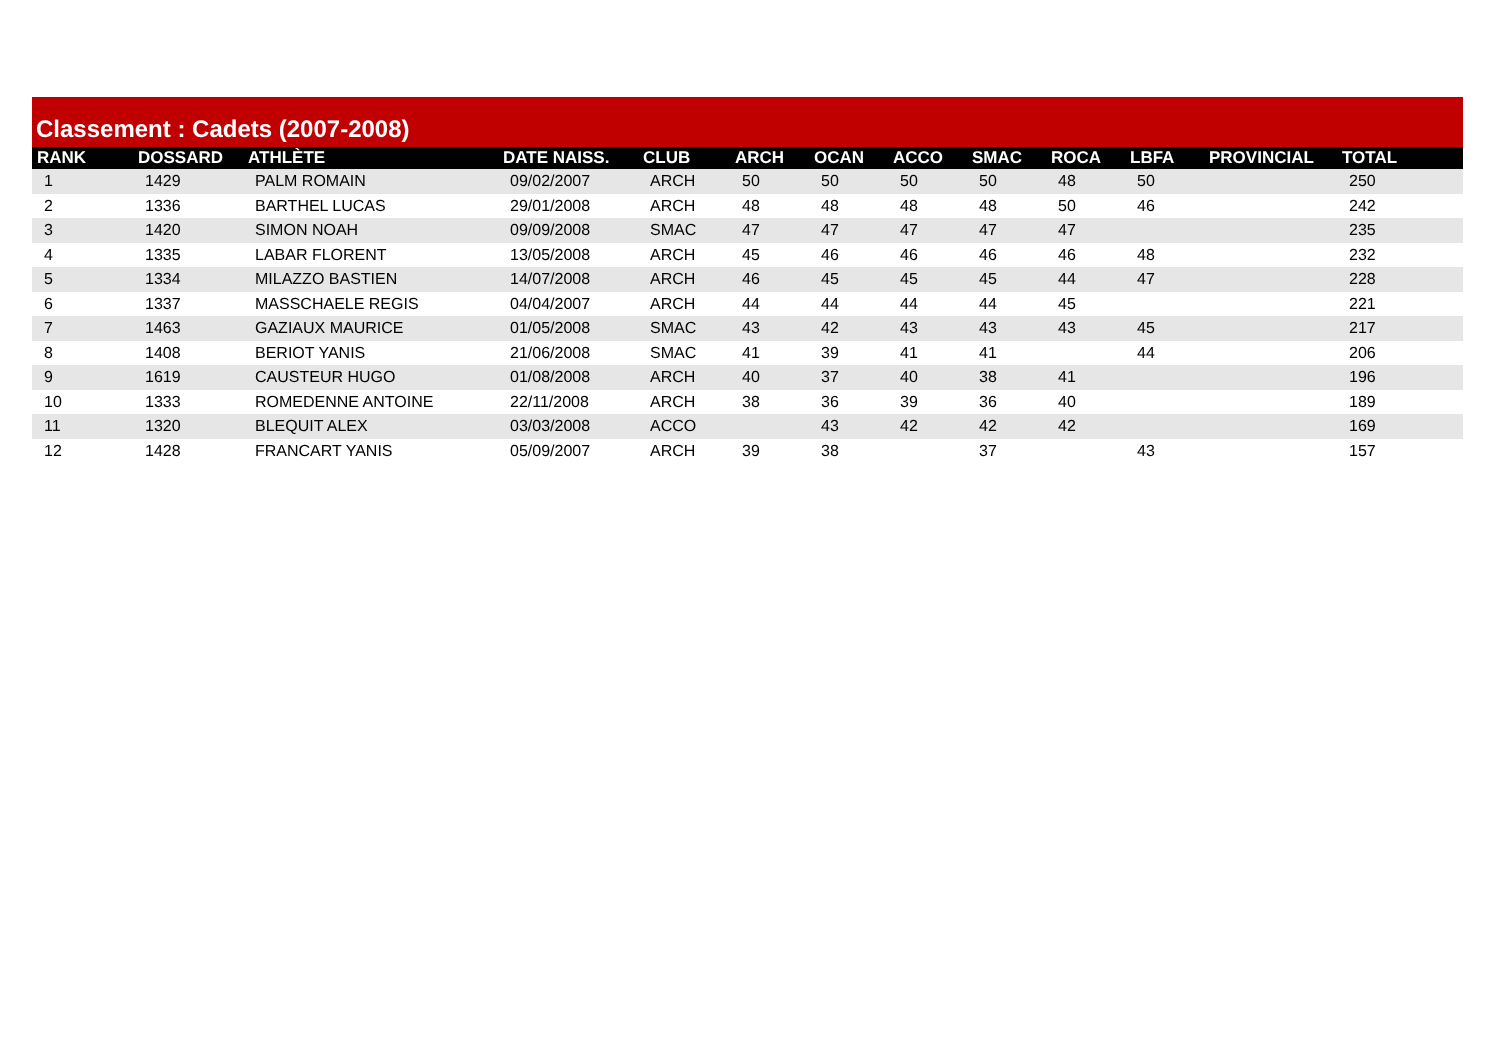Classement : Cadets (2007-2008)
| RANK | DOSSARD | ATHLÈTE | DATE NAISS. | CLUB | ARCH | OCAN | ACCO | SMAC | ROCA | LBFA | PROVINCIAL | TOTAL |
| --- | --- | --- | --- | --- | --- | --- | --- | --- | --- | --- | --- | --- |
| 1 | 1429 | PALM ROMAIN | 09/02/2007 | ARCH | 50 | 50 | 50 | 50 | 48 | 50 | | 250 |
| 2 | 1336 | BARTHEL LUCAS | 29/01/2008 | ARCH | 48 | 48 | 48 | 48 | 50 | 46 | | 242 |
| 3 | 1420 | SIMON NOAH | 09/09/2008 | SMAC | 47 | 47 | 47 | 47 | 47 | | | 235 |
| 4 | 1335 | LABAR FLORENT | 13/05/2008 | ARCH | 45 | 46 | 46 | 46 | 46 | 48 | | 232 |
| 5 | 1334 | MILAZZO BASTIEN | 14/07/2008 | ARCH | 46 | 45 | 45 | 45 | 44 | 47 | | 228 |
| 6 | 1337 | MASSCHAELE REGIS | 04/04/2007 | ARCH | 44 | 44 | 44 | 44 | 45 | | | 221 |
| 7 | 1463 | GAZIAUX MAURICE | 01/05/2008 | SMAC | 43 | 42 | 43 | 43 | 43 | 45 | | 217 |
| 8 | 1408 | BERIOT YANIS | 21/06/2008 | SMAC | 41 | 39 | 41 | 41 | | 44 | | 206 |
| 9 | 1619 | CAUSTEUR HUGO | 01/08/2008 | ARCH | 40 | 37 | 40 | 38 | 41 | | | 196 |
| 10 | 1333 | ROMEDENNE ANTOINE | 22/11/2008 | ARCH | 38 | 36 | 39 | 36 | 40 | | | 189 |
| 11 | 1320 | BLEQUIT ALEX | 03/03/2008 | ACCO | | 43 | 42 | 42 | 42 | | | 169 |
| 12 | 1428 | FRANCART YANIS | 05/09/2007 | ARCH | 39 | 38 | | 37 | | 43 | | 157 |